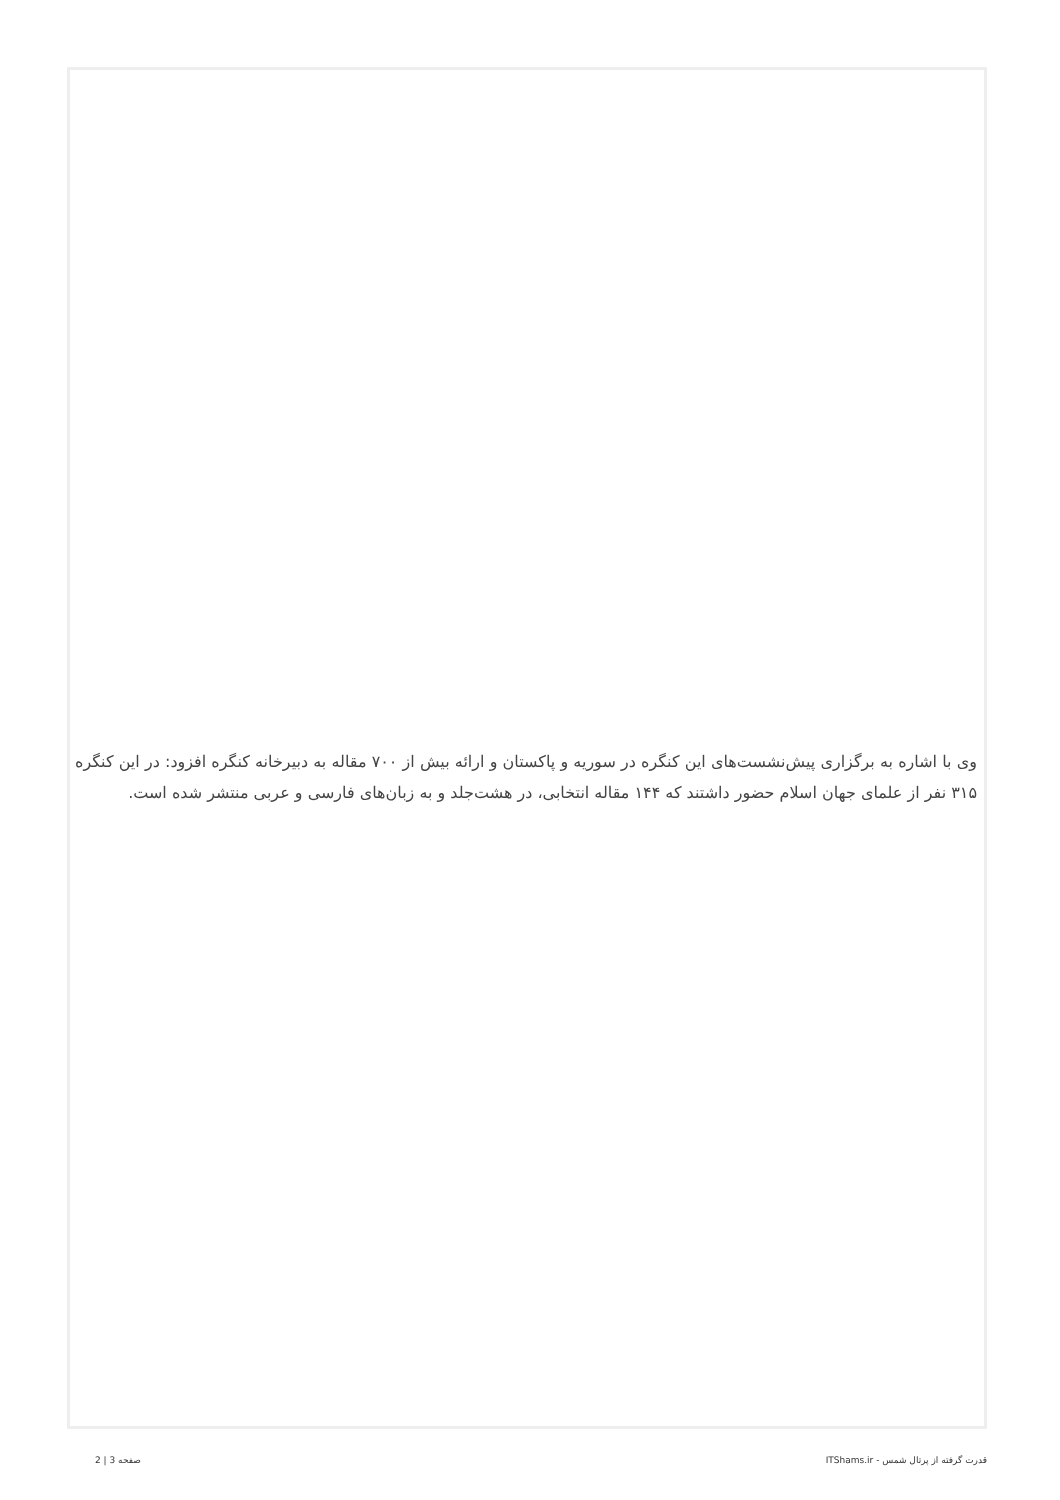وی با اشاره به برگزاری پیش‌نشست‌های این کنگره در سوریه و پاکستان و ارائه بیش از ۷۰۰ مقاله به دبیرخانه کنگره افزود: در این کنگره ۳۱۵ نفر از علمای جهان اسلام حضور داشتند که ۱۴۴ مقاله انتخابی، در هشت‌جلد و به زبان‌های فارسی و عربی منتشر شده است.
قدرت گرفته از پرتال شمس - ITShams.ir صفحه 3 | 2